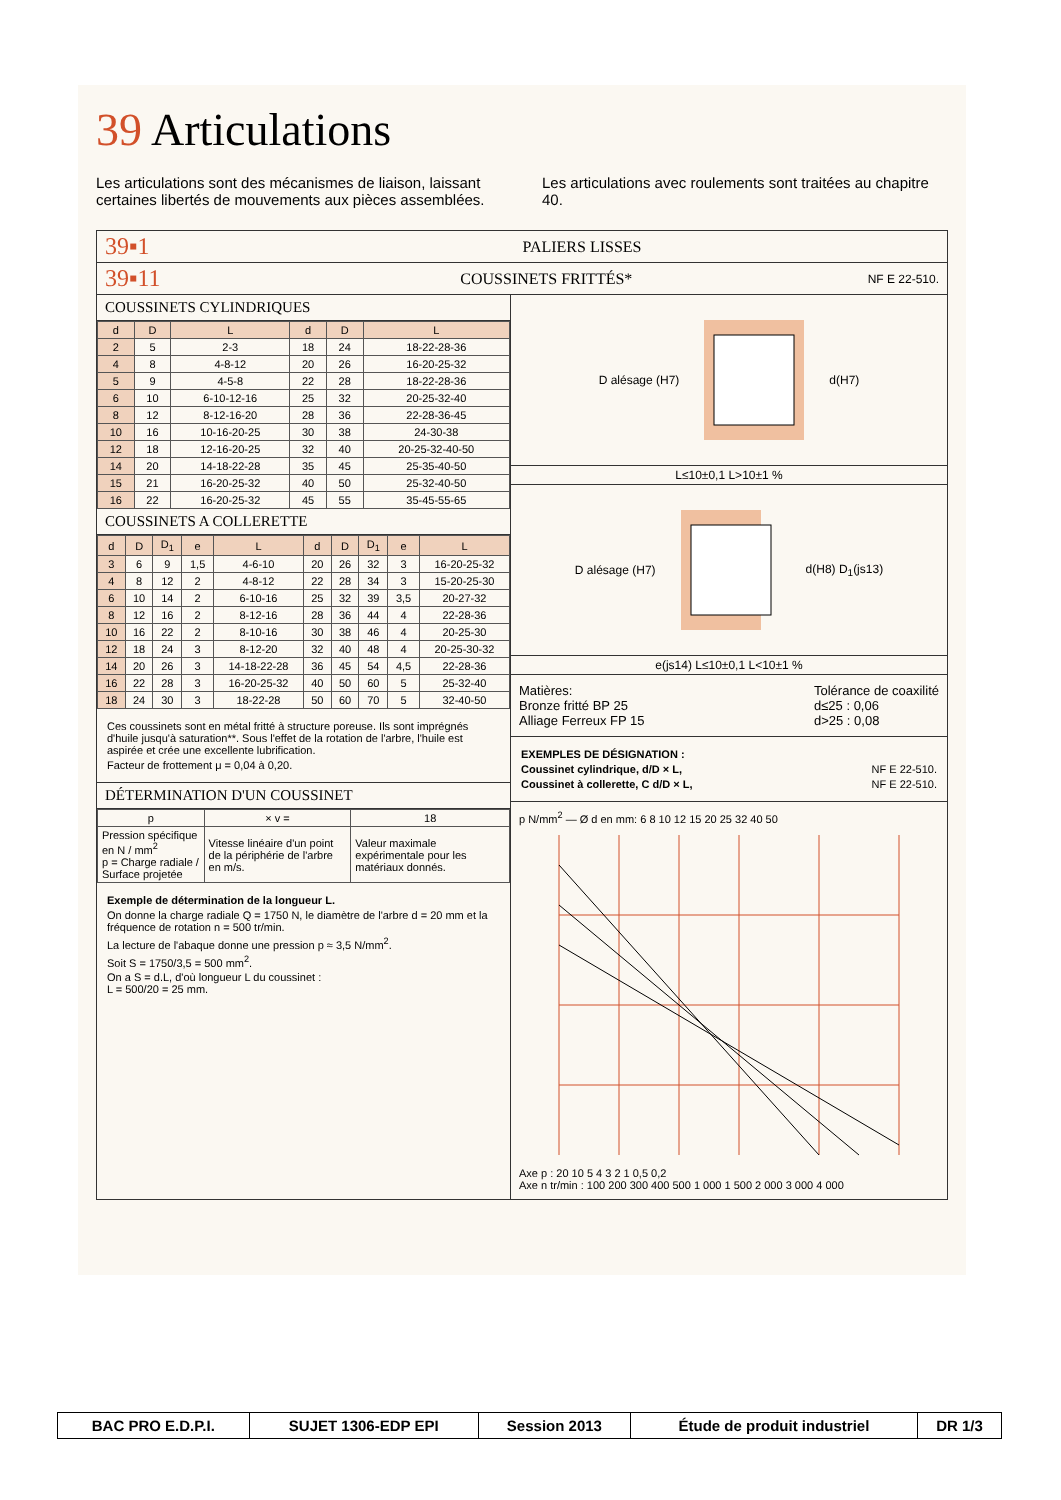39 Articulations
Les articulations sont des mécanismes de liaison, laissant certaines libertés de mouvements aux pièces assemblées.
Les articulations avec roulements sont traitées au chapitre 40.
39▪1
PALIERS LISSES
39▪11
COUSSINETS FRITTÉS*
NF E 22-510.
COUSSINETS CYLINDRIQUES
| d | D | L | d | D | L |
| --- | --- | --- | --- | --- | --- |
| 2 | 5 | 2-3 | 18 | 24 | 18-22-28-36 |
| 4 | 8 | 4-8-12 | 20 | 26 | 16-20-25-32 |
| 5 | 9 | 4-5-8 | 22 | 28 | 18-22-28-36 |
| 6 | 10 | 6-10-12-16 | 25 | 32 | 20-25-32-40 |
| 8 | 12 | 8-12-16-20 | 28 | 36 | 22-28-36-45 |
| 10 | 16 | 10-16-20-25 | 30 | 38 | 24-30-38 |
| 12 | 18 | 12-16-20-25 | 32 | 40 | 20-25-32-40-50 |
| 14 | 20 | 14-18-22-28 | 35 | 45 | 25-35-40-50 |
| 15 | 21 | 16-20-25-32 | 40 | 50 | 25-32-40-50 |
| 16 | 22 | 16-20-25-32 | 45 | 55 | 35-45-55-65 |
COUSSINETS A COLLERETTE
| d | D | D<sub>1</sub> | e | L | d | D | D<sub>1</sub> | e | L |
| --- | --- | --- | --- | --- | --- | --- | --- | --- | --- |
| 3 | 6 | 9 | 1,5 | 4-6-10 | 20 | 26 | 32 | 3 | 16-20-25-32 |
| 4 | 8 | 12 | 2 | 4-8-12 | 22 | 28 | 34 | 3 | 15-20-25-30 |
| 6 | 10 | 14 | 2 | 6-10-16 | 25 | 32 | 39 | 3,5 | 20-27-32 |
| 8 | 12 | 16 | 2 | 8-12-16 | 28 | 36 | 44 | 4 | 22-28-36 |
| 10 | 16 | 22 | 2 | 8-10-16 | 30 | 38 | 46 | 4 | 20-25-30 |
| 12 | 18 | 24 | 3 | 8-12-20 | 32 | 40 | 48 | 4 | 20-25-30-32 |
| 14 | 20 | 26 | 3 | 14-18-22-28 | 36 | 45 | 54 | 4,5 | 22-28-36 |
| 16 | 22 | 28 | 3 | 16-20-25-32 | 40 | 50 | 60 | 5 | 25-32-40 |
| 18 | 24 | 30 | 3 | 18-22-28 | 50 | 60 | 70 | 5 | 32-40-50 |
Ces coussinets sont en métal fritté à structure poreuse. Ils sont imprégnés d'huile jusqu'à saturation**. Sous l'effet de la rotation de l'arbre, l'huile est aspirée et crée une excellente lubrification.
Facteur de frottement μ = 0,04 à 0,20.
DÉTERMINATION D'UN COUSSINET
| p | × v = | 18 |
| Pression spécifique en N / mm<sup>2</sup> p = Charge radiale / Surface projetée | Vitesse linéaire d'un point de la périphérie de l'arbre en m/s. | Valeur maximale expérimentale pour les matériaux donnés. |
Exemple de détermination de la longueur L.
On donne la charge radiale Q = 1750 N, le diamètre de l'arbre d = 20 mm et la fréquence de rotation n = 500 tr/min.
La lecture de l'abaque donne une pression p ≈ 3,5 N/mm<sup>2</sup>.
Soit S = 1750/3,5 = 500 mm<sup>2</sup>.
On a S = d.L, d'où longueur L du coussinet :
L = 500/20 = 25 mm.
D alésage (H7) d(H7)
L≤10±0,1 L>10±1 %
D alésage (H7) d(H8) D<sub>1</sub>(js13)
e(js14) L≤10±0,1 L<10±1 %
Matières:
Bronze fritté BP 25
Alliage Ferreux FP 15
Tolérance de coaxilité
d≤25 : 0,06
d>25 : 0,08
EXEMPLES DE DÉSIGNATION :
Coussinet cylindrique, d/D × L, NF E 22-510.
Coussinet à collerette, C d/D × L, NF E 22-510.
p N/mm<sup>2</sup> — Ø d en mm: 6 8 10 12 15 20 25 32 40 50
Axe p : 20 10 5 4 3 2 1 0,5 0,2
Axe n tr/min : 100 200 300 400 500 1 000 1 500 2 000 3 000 4 000
| BAC PRO E.D.P.I. | SUJET 1306-EDP EPI | Session 2013 | Étude de produit industriel | DR 1/3 |